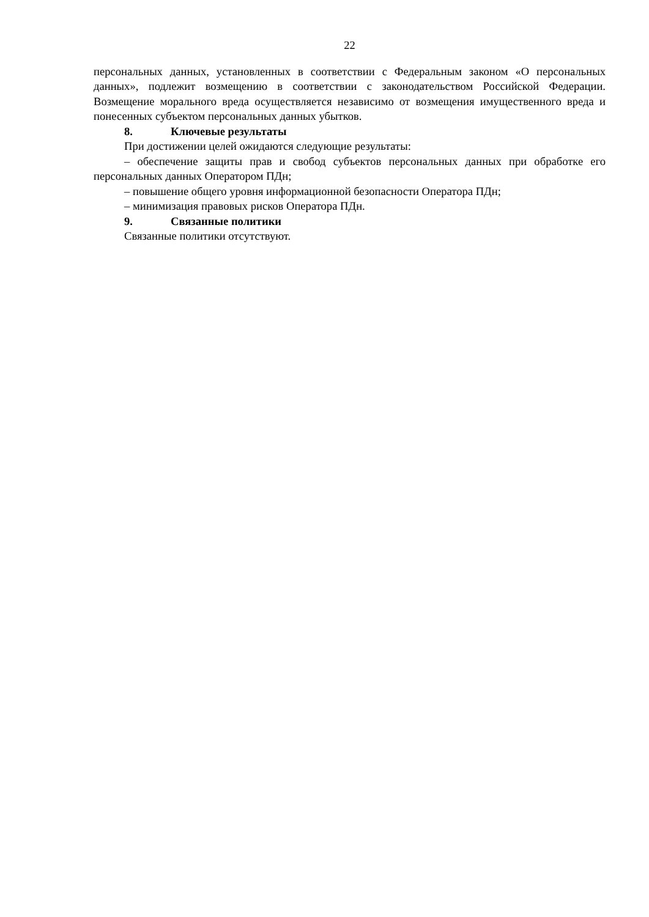22
персональных данных, установленных в соответствии с Федеральным законом «О персональных данных», подлежит возмещению в соответствии с законодательством Российской Федерации. Возмещение морального вреда осуществляется независимо от возмещения имущественного вреда и понесенных субъектом персональных данных убытков.
8. Ключевые результаты
При достижении целей ожидаются следующие результаты:
– обеспечение защиты прав и свобод субъектов персональных данных при обработке его персональных данных Оператором ПДн;
– повышение общего уровня информационной безопасности Оператора ПДн;
– минимизация правовых рисков Оператора ПДн.
9. Связанные политики
Связанные политики отсутствуют.